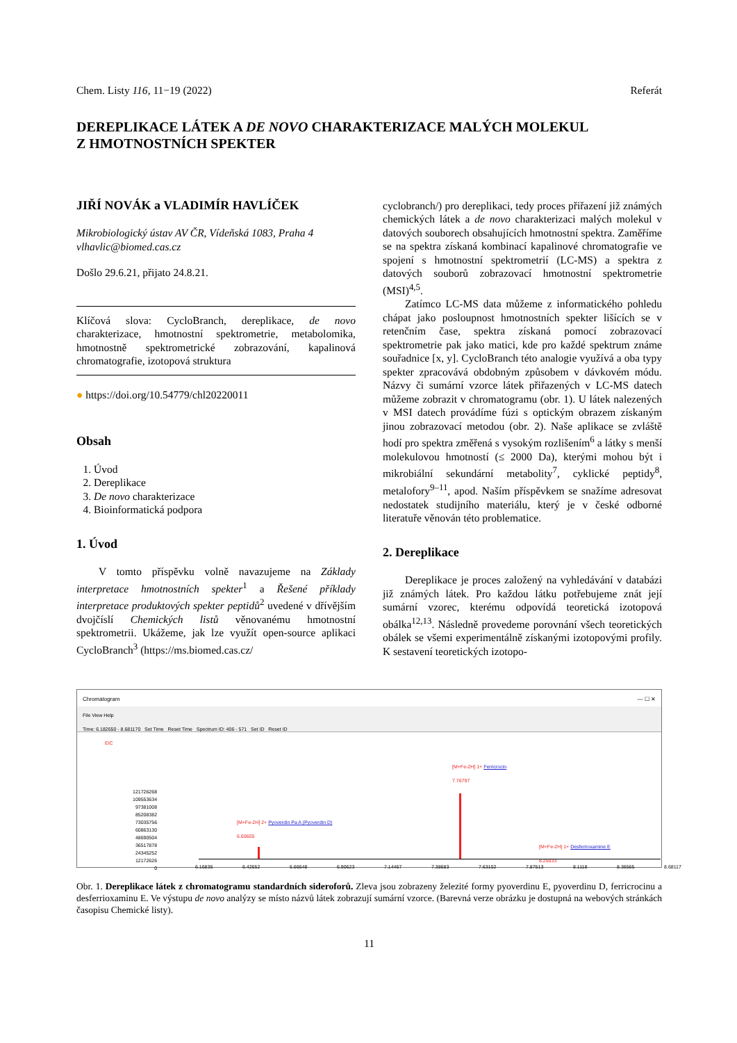Chem. Listy 116, 11−19 (2022) Referát
DEREPLIKACE LÁTEK A DE NOVO CHARAKTERIZACE MALÝCH MOLEKUL
Z HMOTNOSTNÍCH SPEKTER
JIŘÍ NOVÁK a VLADIMÍR HAVLÍČEK
Mikrobiologický ústav AV ČR, Vídeňská 1083, Praha 4
vlhavlic@biomed.cas.cz
Došlo 29.6.21, přijato 24.8.21.
Klíčová slova: CycloBranch, dereplikace, de novo charakterizace, hmotnostní spektrometrie, metabolomika, hmotnostně spektrometrické zobrazování, kapalinová chromatografie, izotopová struktura
● https://doi.org/10.54779/chl20220011
Obsah
1. Úvod
2. Dereplikace
3. De novo charakterizace
4. Bioinformatická podpora
1. Úvod
V tomto příspěvku volně navazujeme na Základy interpretace hmotnostních spekter<sup>1</sup> a Řešené příklady interpretace produktových spekter peptidů<sup>2</sup> uvedené v dřívějším dvojčíslí Chemických listů věnovanému hmotnostní spektrometrii. Ukážeme, jak lze využít open-source aplikaci CycloBranch<sup>3</sup> (https://ms.biomed.cas.cz/
cyclobranch/) pro dereplikaci, tedy proces přiřazení již známých chemických látek a de novo charakterizaci malých molekul v datových souborech obsahujících hmotnostní spektra. Zaměříme se na spektra získaná kombinací kapalinové chromatografie ve spojení s hmotnostní spektrometrií (LC-MS) a spektra z datových souborů zobrazovací hmotnostní spektrometrie (MSI)<sup>4,5</sup>.
Zatímco LC-MS data můžeme z informatického pohledu chápat jako posloupnost hmotnostních spekter lišících se v retenčním čase, spektra získaná pomocí zobrazovací spektrometrie pak jako matici, kde pro každé spektrum známe souřadnice [x, y]. CycloBranch této analogie využívá a oba typy spekter zpracovává obdobným způsobem v dávkovém módu. Názvy či sumární vzorce látek přiřazených v LC-MS datech můžeme zobrazit v chromatogramu (obr. 1). U látek nalezených v MSI datech provádíme fúzi s optickým obrazem získaným jinou zobrazovací metodou (obr. 2). Naše aplikace se zvláště hodí pro spektra změřená s vysokým rozlišením<sup>6</sup> a látky s menší molekulovou hmotností (≤ 2000 Da), kterými mohou být i mikrobiální sekundární metabolity<sup>7</sup>, cyklické peptidy<sup>8</sup>, metalofory<sup>9–11</sup>, apod. Naším příspěvkem se snažíme adresovat nedostatek studijního materiálu, který je v české odborné literatuře věnován této problematice.
2. Dereplikace
Dereplikace je proces založený na vyhledávání v databázi již známých látek. Pro každou látku potřebujeme znát její sumární vzorec, kterému odpovídá teoretická izotopová obálka<sup>12,13</sup>. Následně provedeme porovnání všech teoretických obálek se všemi experimentálně získanými izotopovými profily. K sestavení teoretických izotopo-
Chromatogram — ☐ ✕
File View Help
Time: 6.182650 - 8.681170 Set Time Reset Time Spectrum ID: 406 - 571 Set ID Reset ID
EIC
[M+Fe-2H] 1+ Ferricrocin
7.76797
[M+Fe-2H] 2+ Pyoverdin Pa A (Pyoverdin D)
6.60605
[M+Fe-2H] 1+ Desferrioxamine E
8.25033
6.16835 6.42652 6.66648 6.90623 7.14467 7.38683 7.63102 7.87513 8.1118 8.36565 8.68117
121726268
109553634
97381008
85208382
73035756
60863130
48690504
36517878
24345252
12172626
0
Obr. 1. Dereplikace látek z chromatogramu standardních sideroforů. Zleva jsou zobrazeny železité formy pyoverdinu E, pyoverdinu D, ferricrocinu a desferrioxaminu E. Ve výstupu de novo analýzy se místo názvů látek zobrazují sumární vzorce. (Barevná verze obrázku je dostupná na webových stránkách časopisu Chemické listy).
11